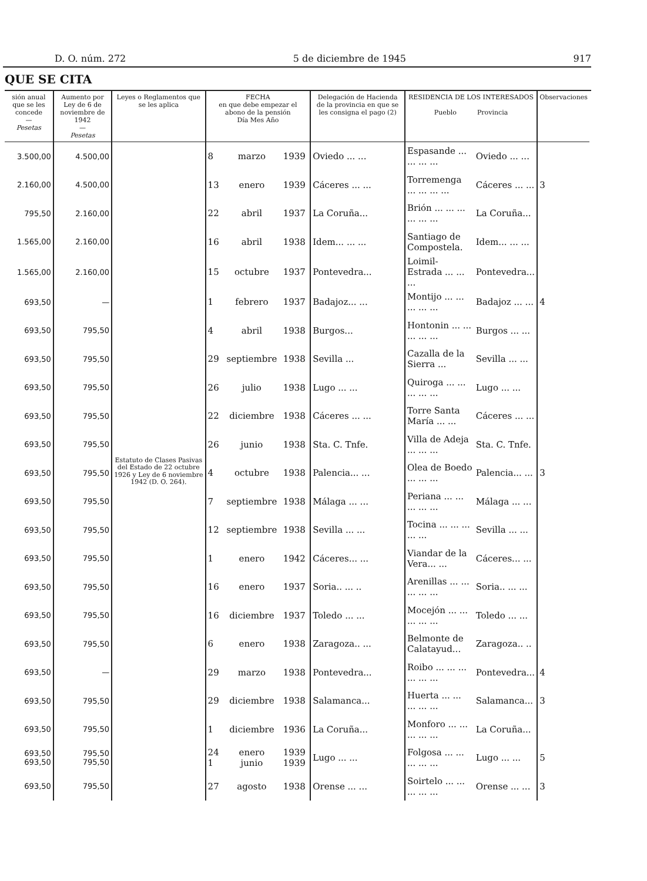D. O. núm. 272 5 de diciembre de 1945 917
QUE SE CITA
| sión anual que se les concede — Pesetas | Aumento por Ley de 6 de noviembre de 1942 — Pesetas | Leyes o Reglamentos que se les aplica | FECHA en que debe empezar el abono de la pensión Día Mes Año | | | Delegación de Hacienda de la provincia en que se les consigna el pago (2) | RESIDENCIA DE LOS INTERESADOS Pueblo Provincia | | Observaciones |
| --- | --- | --- | --- | --- | --- | --- | --- | --- | --- |
| 3.500,00 | 4.500,00 | Estatuto de Clases Pasivas del Estado de 22 octubre 1926 y Ley de 6 noviembre 1942 (D. O. 264). | 8 | marzo | 1939 | Oviedo ... ... | Espasande ... ... ... ... | Oviedo ... ... | |
| 2.160,00 | 4.500,00 | | 13 | enero | 1939 | Cáceres ... ... | Torremenga ... ... ... ... | Cáceres ... ... | 3 |
| 795,50 | 2.160,00 | | 22 | abril | 1937 | La Coruña... | Brión ... ... ... ... ... ... | La Coruña... | |
| 1.565,00 | 2.160,00 | | 16 | abril | 1938 | Idem... ... ... | Santiago de Compostela. | Idem... ... ... | |
| 1.565,00 | 2.160,00 | | 15 | octubre | 1937 | Pontevedra... | Loimil-Estrada ... ... ... | Pontevedra... | |
| 693,50 | — | | 1 | febrero | 1937 | Badajoz... ... | Montijo ... ... ... ... ... | Badajoz ... ... | 4 |
| 693,50 | 795,50 | | 4 | abril | 1938 | Burgos... | Hontonin ... ... ... ... ... | Burgos ... ... | |
| 693,50 | 795,50 | | 29 | septiembre | 1938 | Sevilla ... | Cazalla de la Sierra ... | Sevilla ... ... | |
| 693,50 | 795,50 | | 26 | julio | 1938 | Lugo ... ... | Quiroga ... ... ... ... ... | Lugo ... ... | |
| 693,50 | 795,50 | | 22 | diciembre | 1938 | Cáceres ... ... | Torre Santa María ... ... | Cáceres ... ... | |
| 693,50 | 795,50 | | 26 | junio | 1938 | Sta. C. Tnfe. | Villa de Adeja ... ... ... | Sta. C. Tnfe. | |
| 693,50 | 795,50 | | 4 | octubre | 1938 | Palencia... ... | Olea de Boedo ... ... ... | Palencia... ... | 3 |
| 693,50 | 795,50 | | 7 | septiembre | 1938 | Málaga ... ... | Periana ... ... ... ... ... | Málaga ... ... | |
| 693,50 | 795,50 | | 12 | septiembre | 1938 | Sevilla ... ... | Tocina ... ... ... ... ... | Sevilla ... ... | |
| 693,50 | 795,50 | | 1 | enero | 1942 | Cáceres... ... | Viandar de la Vera... ... | Cáceres... ... | |
| 693,50 | 795,50 | | 16 | enero | 1937 | Soria.. ... .. | Arenillas ... ... ... ... ... | Soria.. ... ... | |
| 693,50 | 795,50 | | 16 | diciembre | 1937 | Toledo ... ... | Mocejón ... ... ... ... ... | Toledo ... ... | |
| 693,50 | 795,50 | | 6 | enero | 1938 | Zaragoza.. ... | Belmonte de Calatayud... | Zaragoza.. .. | |
| 693,50 | — | | 29 | marzo | 1938 | Pontevedra... | Roibo ... ... ... ... ... ... | Pontevedra... | 4 |
| 693,50 | 795,50 | | 29 | diciembre | 1938 | Salamanca... | Huerta ... ... ... ... ... | Salamanca... | 3 |
| 693,50 | 795,50 | | 1 | diciembre | 1936 | La Coruña... | Monforo ... ... ... ... ... | La Coruña... | |
| 693,50 693,50 | 795,50 795,50 | | 24 1 | enero junio | 1939 1939 | Lugo ... ... | Folgosa ... ... ... ... ... | Lugo ... ... | 5 |
| 693,50 | 795,50 | | 27 | agosto | 1938 | Orense ... ... | Soirtelo ... ... ... ... ... | Orense ... ... | 3 |